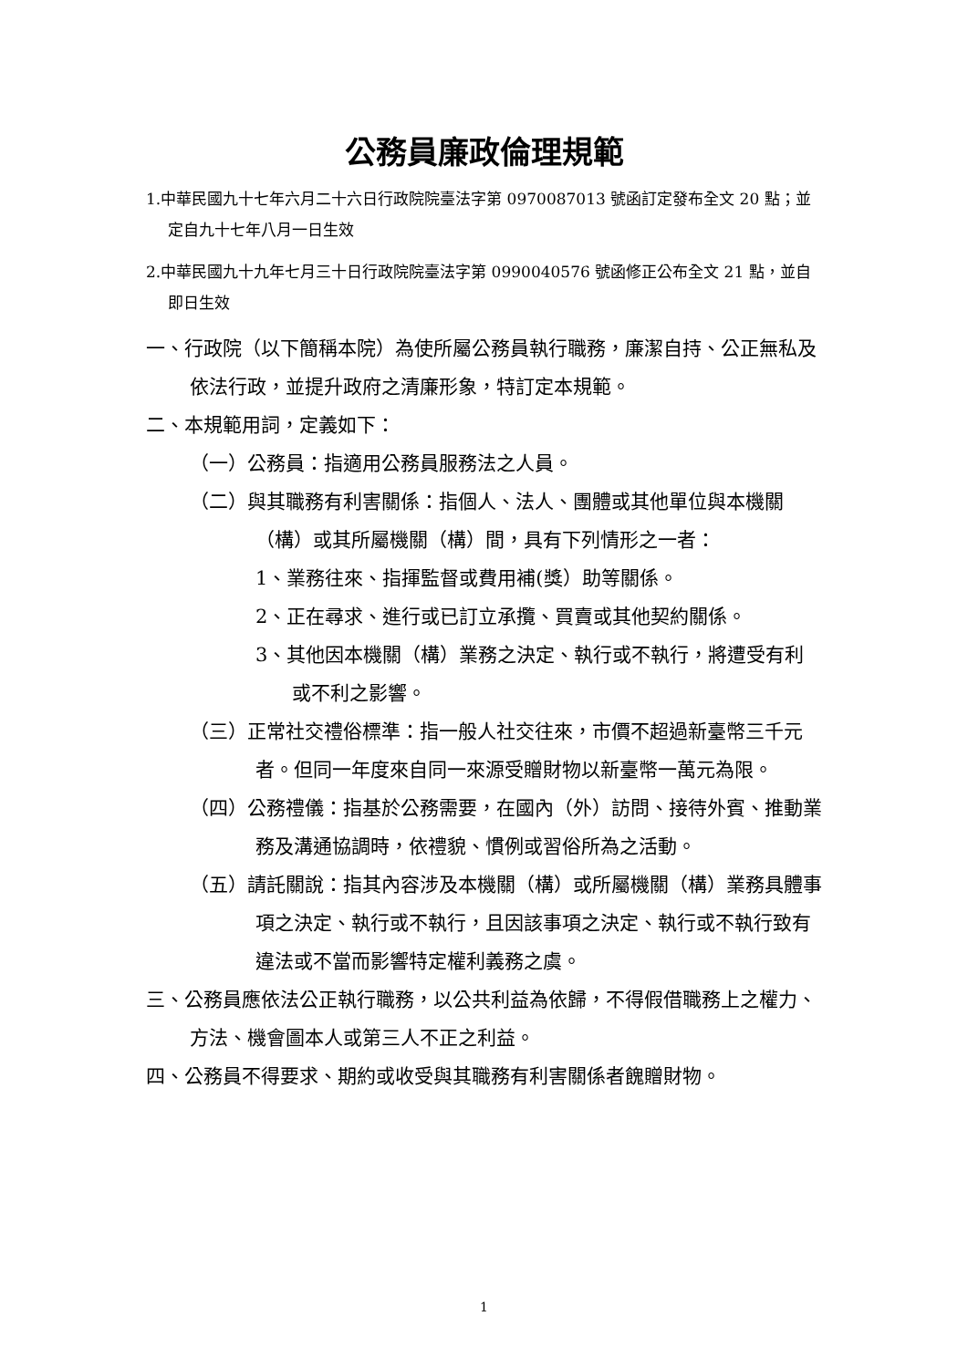公務員廉政倫理規範
1.中華民國九十七年六月二十六日行政院院臺法字第 0970087013 號函訂定發布全文 20 點；並定自九十七年八月一日生效
2.中華民國九十九年七月三十日行政院院臺法字第 0990040576 號函修正公布全文 21 點，並自即日生效
一、行政院（以下簡稱本院）為使所屬公務員執行職務，廉潔自持、公正無私及依法行政，並提升政府之清廉形象，特訂定本規範。
二、本規範用詞，定義如下：
（一）公務員：指適用公務員服務法之人員。
（二）與其職務有利害關係：指個人、法人、團體或其他單位與本機關（構）或其所屬機關（構）間，具有下列情形之一者：
1、業務往來、指揮監督或費用補(獎）助等關係。
2、正在尋求、進行或已訂立承攬、買賣或其他契約關係。
3、其他因本機關（構）業務之決定、執行或不執行，將遭受有利或不利之影響。
（三）正常社交禮俗標準：指一般人社交往來，市價不超過新臺幣三千元者。但同一年度來自同一來源受贈財物以新臺幣一萬元為限。
（四）公務禮儀：指基於公務需要，在國內（外）訪問、接待外賓、推動業務及溝通協調時，依禮貌、慣例或習俗所為之活動。
（五）請託關說：指其內容涉及本機關（構）或所屬機關（構）業務具體事項之決定、執行或不執行，且因該事項之決定、執行或不執行致有違法或不當而影響特定權利義務之虞。
三、公務員應依法公正執行職務，以公共利益為依歸，不得假借職務上之權力、方法、機會圖本人或第三人不正之利益。
四、公務員不得要求、期約或收受與其職務有利害關係者餽贈財物。
1